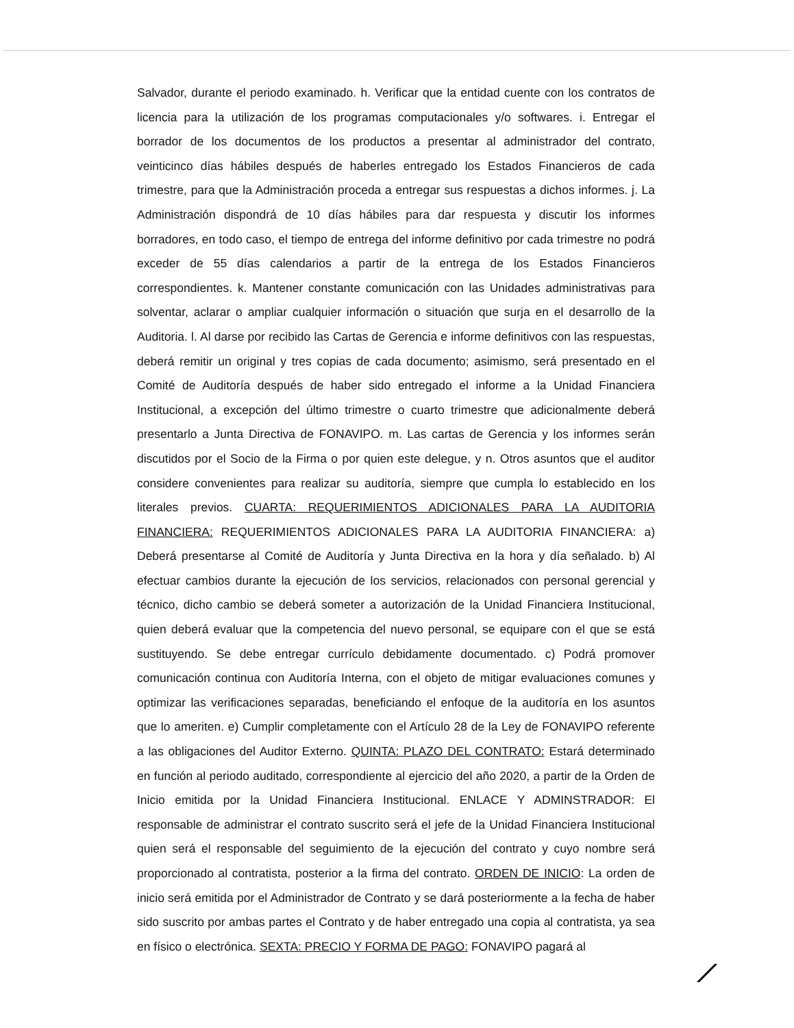Salvador, durante el periodo examinado. h. Verificar que la entidad cuente con los contratos de licencia para la utilización de los programas computacionales y/o softwares. i. Entregar el borrador de los documentos de los productos a presentar al administrador del contrato, veinticinco días hábiles después de haberles entregado los Estados Financieros de cada trimestre, para que la Administración proceda a entregar sus respuestas a dichos informes. j. La Administración dispondrá de 10 días hábiles para dar respuesta y discutir los informes borradores, en todo caso, el tiempo de entrega del informe definitivo por cada trimestre no podrá exceder de 55 días calendarios a partir de la entrega de los Estados Financieros correspondientes. k. Mantener constante comunicación con las Unidades administrativas para solventar, aclarar o ampliar cualquier información o situación que surja en el desarrollo de la Auditoria. l. Al darse por recibido las Cartas de Gerencia e informe definitivos con las respuestas, deberá remitir un original y tres copias de cada documento; asimismo, será presentado en el Comité de Auditoría después de haber sido entregado el informe a la Unidad Financiera Institucional, a excepción del último trimestre o cuarto trimestre que adicionalmente deberá presentarlo a Junta Directiva de FONAVIPO. m. Las cartas de Gerencia y los informes serán discutidos por el Socio de la Firma o por quien este delegue, y n. Otros asuntos que el auditor considere convenientes para realizar su auditoría, siempre que cumpla lo establecido en los literales previos. CUARTA: REQUERIMIENTOS ADICIONALES PARA LA AUDITORIA FINANCIERA: REQUERIMIENTOS ADICIONALES PARA LA AUDITORIA FINANCIERA: a) Deberá presentarse al Comité de Auditoría y Junta Directiva en la hora y día señalado. b) Al efectuar cambios durante la ejecución de los servicios, relacionados con personal gerencial y técnico, dicho cambio se deberá someter a autorización de la Unidad Financiera Institucional, quien deberá evaluar que la competencia del nuevo personal, se equipare con el que se está sustituyendo. Se debe entregar currículo debidamente documentado. c) Podrá promover comunicación continua con Auditoría Interna, con el objeto de mitigar evaluaciones comunes y optimizar las verificaciones separadas, beneficiando el enfoque de la auditoría en los asuntos que lo ameriten. e) Cumplir completamente con el Artículo 28 de la Ley de FONAVIPO referente a las obligaciones del Auditor Externo. QUINTA: PLAZO DEL CONTRATO: Estará determinado en función al periodo auditado, correspondiente al ejercicio del año 2020, a partir de la Orden de Inicio emitida por la Unidad Financiera Institucional. ENLACE Y ADMINSTRADOR: El responsable de administrar el contrato suscrito será el jefe de la Unidad Financiera Institucional quien será el responsable del seguimiento de la ejecución del contrato y cuyo nombre será proporcionado al contratista, posterior a la firma del contrato. ORDEN DE INICIO: La orden de inicio será emitida por el Administrador de Contrato y se dará posteriormente a la fecha de haber sido suscrito por ambas partes el Contrato y de haber entregado una copia al contratista, ya sea en físico o electrónica. SEXTA: PRECIO Y FORMA DE PAGO: FONAVIPO pagará al
⟋